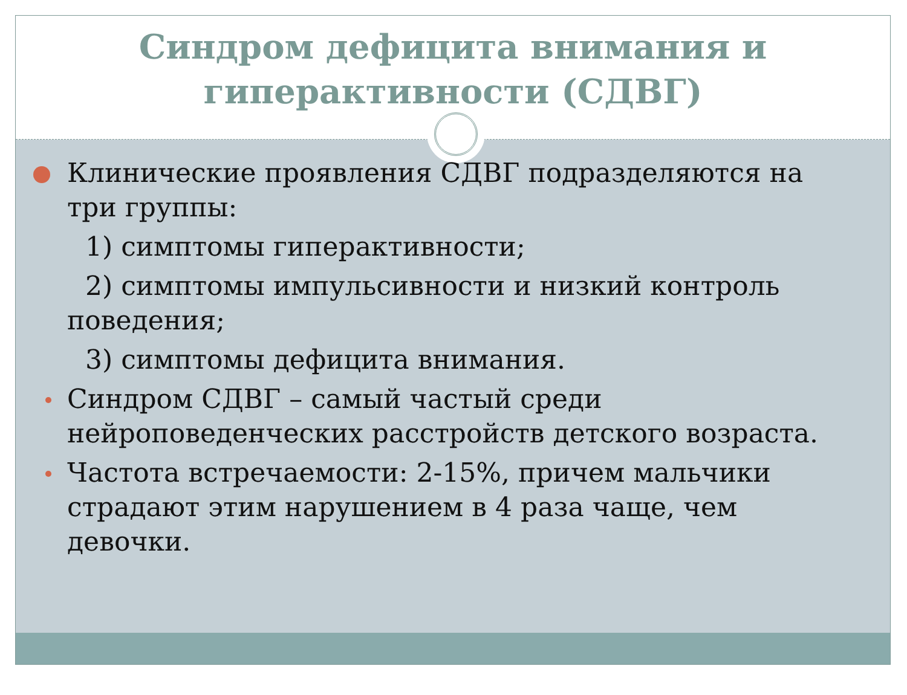Синдром дефицита внимания и гиперактивности (СДВГ)
Клинические проявления СДВГ подразделяются на три группы:
1) симптомы гиперактивности;
2) симптомы импульсивности и низкий контроль поведения;
3) симптомы дефицита внимания.
Синдром СДВГ – самый частый среди нейроповеденческих расстройств детского возраста.
Частота встречаемости: 2-15%, причем мальчики страдают этим нарушением в 4 раза чаще, чем девочки.